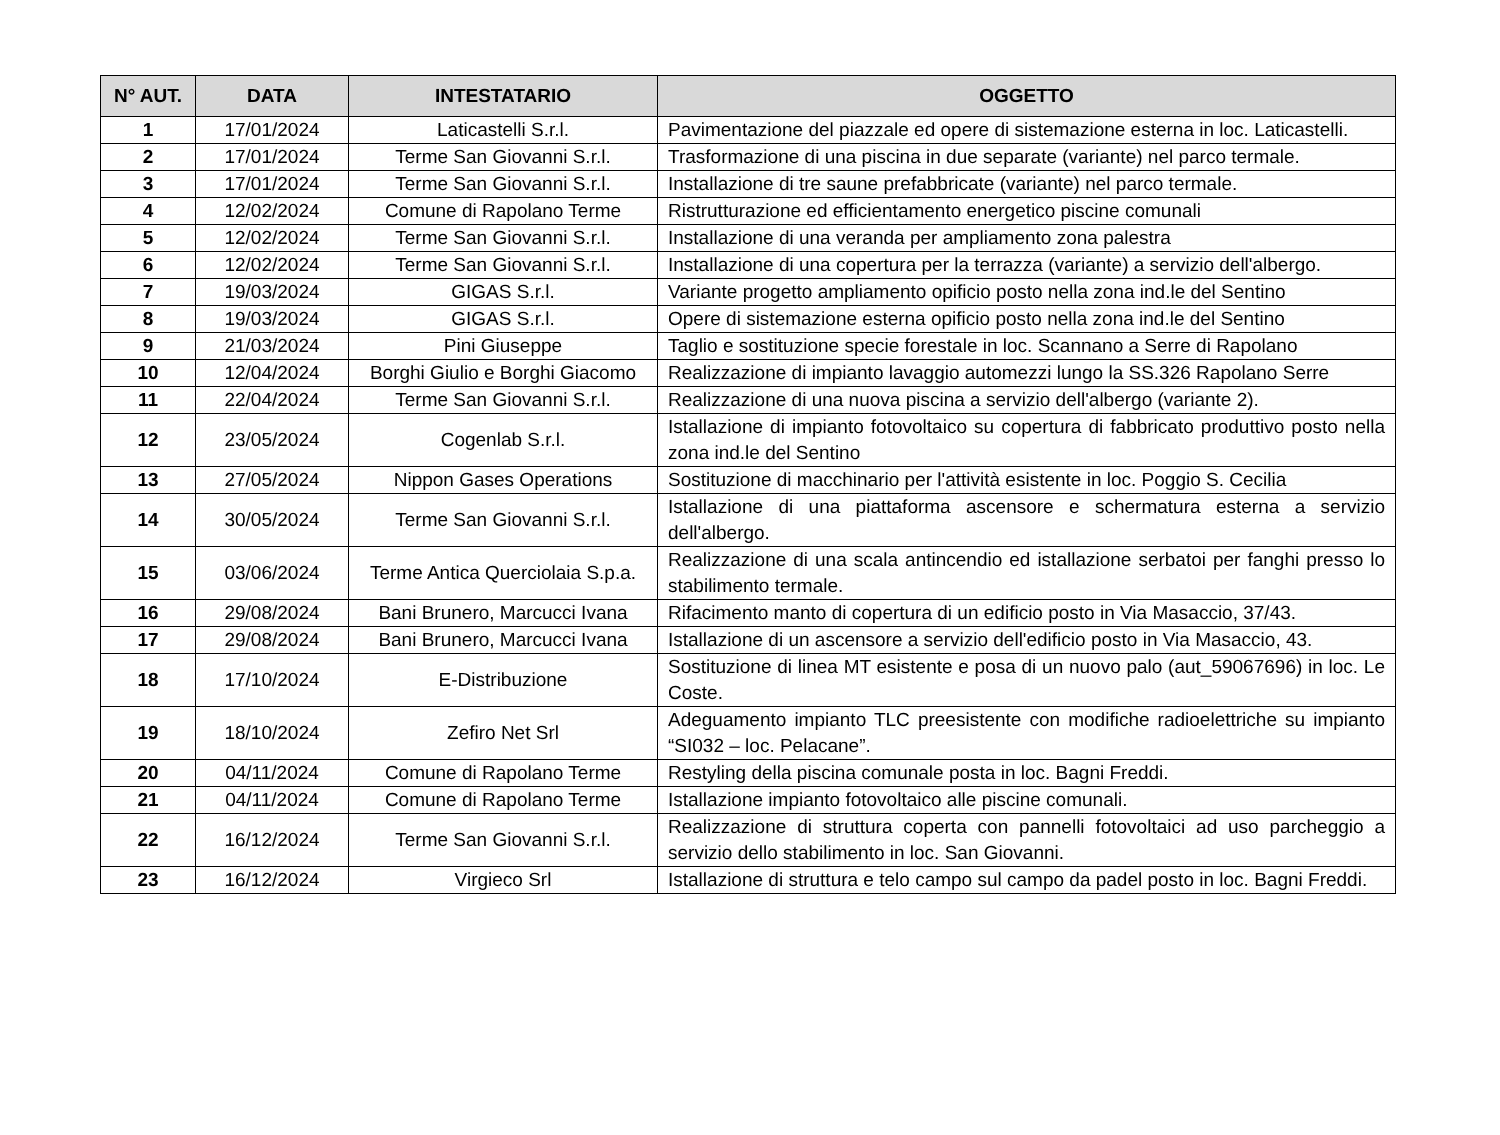| N° AUT. | DATA | INTESTATARIO | OGGETTO |
| --- | --- | --- | --- |
| 1 | 17/01/2024 | Laticastelli S.r.l. | Pavimentazione del piazzale ed opere di sistemazione esterna in loc. Laticastelli. |
| 2 | 17/01/2024 | Terme San Giovanni S.r.l. | Trasformazione di una piscina in due separate (variante) nel parco termale. |
| 3 | 17/01/2024 | Terme San Giovanni S.r.l. | Installazione di tre saune prefabbricate (variante) nel parco termale. |
| 4 | 12/02/2024 | Comune di Rapolano Terme | Ristrutturazione ed efficientamento energetico piscine comunali |
| 5 | 12/02/2024 | Terme San Giovanni S.r.l. | Installazione di una veranda per ampliamento zona palestra |
| 6 | 12/02/2024 | Terme San Giovanni S.r.l. | Installazione di una copertura per la terrazza (variante) a servizio dell'albergo. |
| 7 | 19/03/2024 | GIGAS S.r.l. | Variante progetto ampliamento opificio posto nella zona ind.le del Sentino |
| 8 | 19/03/2024 | GIGAS S.r.l. | Opere di sistemazione esterna opificio posto nella zona ind.le del Sentino |
| 9 | 21/03/2024 | Pini Giuseppe | Taglio e sostituzione specie forestale in loc. Scannano a Serre di Rapolano |
| 10 | 12/04/2024 | Borghi Giulio e Borghi Giacomo | Realizzazione di impianto lavaggio automezzi lungo la SS.326 Rapolano Serre |
| 11 | 22/04/2024 | Terme San Giovanni S.r.l. | Realizzazione di una nuova piscina a servizio dell'albergo (variante 2). |
| 12 | 23/05/2024 | Cogenlab S.r.l. | Istallazione di impianto fotovoltaico su copertura di fabbricato produttivo posto nella zona ind.le del Sentino |
| 13 | 27/05/2024 | Nippon Gases Operations | Sostituzione di macchinario per l'attività esistente in loc. Poggio S. Cecilia |
| 14 | 30/05/2024 | Terme San Giovanni S.r.l. | Istallazione di una piattaforma ascensore e schermatura esterna a servizio dell'albergo. |
| 15 | 03/06/2024 | Terme Antica Querciolaia S.p.a. | Realizzazione di una scala antincendio ed istallazione serbatoi per fanghi presso lo stabilimento termale. |
| 16 | 29/08/2024 | Bani Brunero, Marcucci Ivana | Rifacimento manto di copertura di un edificio posto in Via Masaccio, 37/43. |
| 17 | 29/08/2024 | Bani Brunero, Marcucci Ivana | Istallazione di un ascensore a servizio dell'edificio posto in Via Masaccio, 43. |
| 18 | 17/10/2024 | E-Distribuzione | Sostituzione di linea MT esistente e posa di un nuovo palo (aut_59067696) in loc. Le Coste. |
| 19 | 18/10/2024 | Zefiro Net Srl | Adeguamento impianto TLC preesistente con modifiche radioelettriche su impianto “SI032 – loc. Pelacane”. |
| 20 | 04/11/2024 | Comune di Rapolano Terme | Restyling della piscina comunale posta in loc. Bagni Freddi. |
| 21 | 04/11/2024 | Comune di Rapolano Terme | Istallazione impianto fotovoltaico alle piscine comunali. |
| 22 | 16/12/2024 | Terme San Giovanni S.r.l. | Realizzazione di struttura coperta con pannelli fotovoltaici ad uso parcheggio a servizio dello stabilimento in loc. San Giovanni. |
| 23 | 16/12/2024 | Virgieco Srl | Istallazione di struttura e telo campo sul campo da padel posto in loc. Bagni Freddi. |